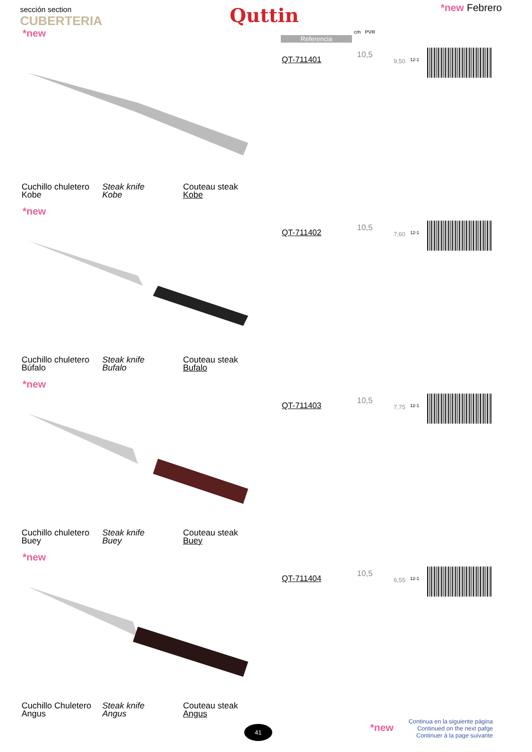sección section
CUBERTERIA
Quttin *new Febrero
Referencia
cm PVR
*new
QT-711401
10,5
9,50 12-1
Cuchillo chuletero
Kobe
Steak knife
Kobe
Couteau steak
Kobe
*new
QT-711402
10,5
7,60 12-1
Cuchillo chuletero
Búfalo
Steak knife
Bufalo
Couteau steak
Bufalo
*new
QT-711403
10,5
7,75 12-1
Cuchillo chuletero
Buey
Steak knife
Buey
Couteau steak
Buey
*new
QT-711404
10,5
6,55 12-1
Cuchillo Chuletero
Angus
Steak knife
Angus
Couteau steak
Angus
41
*new Continua en la siguiente página
Continued on the next pafge
Continuer à la page suivante